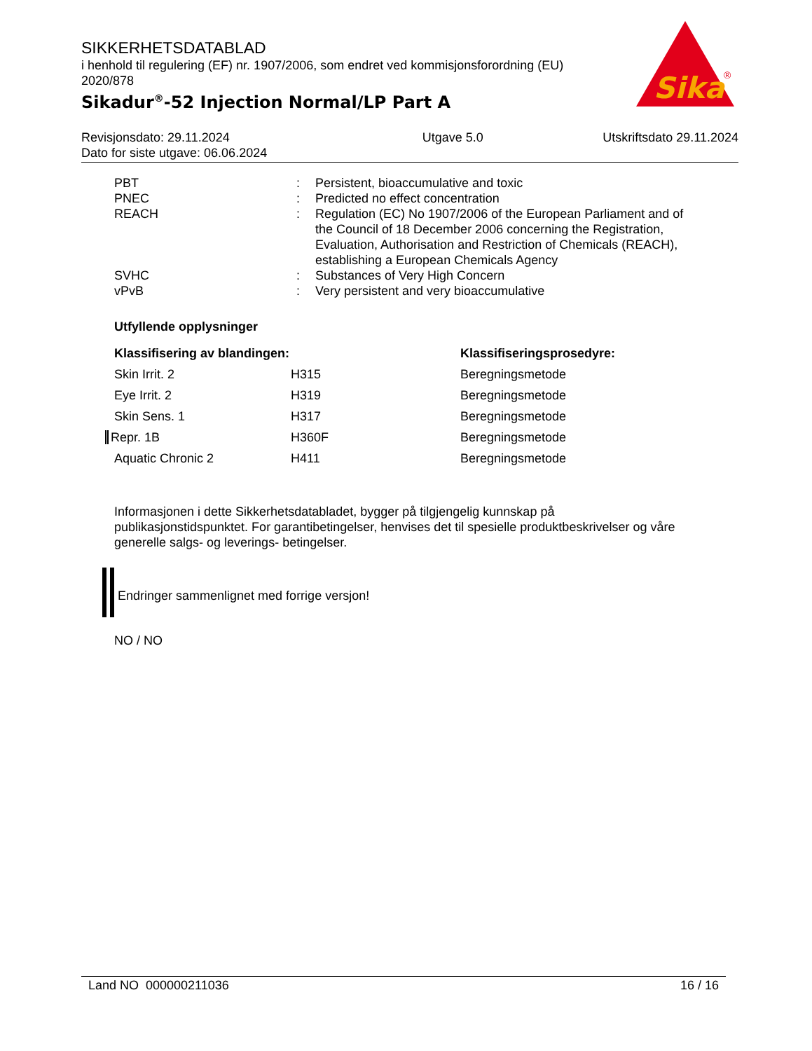SIKKERHETSDATABLAD
i henhold til regulering (EF) nr. 1907/2006, som endret ved kommisjonsforordning (EU) 2020/878
Sikadur<sup>®</sup>-52 Injection Normal/LP Part A
Sika
®
| Revisjonsdato: 29.11.2024 Dato for siste utgave: 06.06.2024 | Utgave 5.0 | Utskriftsdato 29.11.2024 |
| PBT | : | Persistent, bioaccumulative and toxic |
| PNEC | : | Predicted no effect concentration |
| REACH | : | Regulation (EC) No 1907/2006 of the European Parliament and of the Council of 18 December 2006 concerning the Registration, Evaluation, Authorisation and Restriction of Chemicals (REACH), establishing a European Chemicals Agency |
| SVHC | : | Substances of Very High Concern |
| vPvB | : | Very persistent and very bioaccumulative |
Utfyllende opplysninger
| Klassifisering av blandingen: | | Klassifiseringsprosedyre: |
| --- | --- | --- |
| Skin Irrit. 2 | H315 | Beregningsmetode |
| Eye Irrit. 2 | H319 | Beregningsmetode |
| Skin Sens. 1 | H317 | Beregningsmetode |
| Repr. 1B | H360F | Beregningsmetode |
| Aquatic Chronic 2 | H411 | Beregningsmetode |
Informasjonen i dette Sikkerhetsdatabladet, bygger på tilgjengelig kunnskap på publikasjonstidspunktet. For garantibetingelser, henvises det til spesielle produktbeskrivelser og våre generelle salgs- og leverings- betingelser.
Endringer sammenlignet med forrige versjon!
NO / NO
Land NO 000000211036 16 / 16